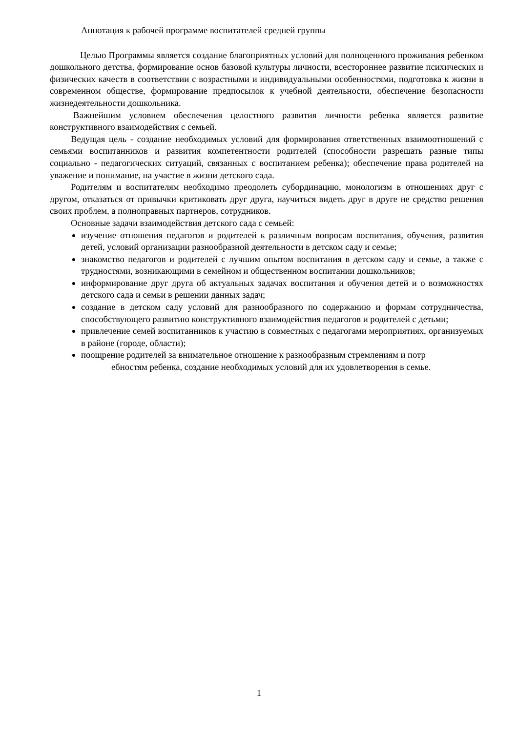Аннотация к рабочей программе воспитателей средней группы
Целью Программы является создание благоприятных условий для полноценного проживания ребенком дошкольного детства, формирование основ базовой культуры личности, всестороннее развитие психических и физических качеств в соответствии с возрастными и индивидуальными особенностями, подготовка к жизни в современном обществе, формирование предпосылок к учебной деятельности, обеспечение безопасности жизнедеятельности дошкольника.
Важнейшим условием обеспечения целостного развития личности ребенка является развитие конструктивного взаимодействия с семьей.
Ведущая цель - создание необходимых условий для формирования ответственных взаимоотношений с семьями воспитанников и развития компетентности родителей (способности разрешать разные типы социально - педагогических ситуаций, связанных с воспитанием ребенка); обеспечение права родителей на уважение и понимание, на участие в жизни детского сада.
Родителям и воспитателям необходимо преодолеть субординацию, монологизм в отношениях друг с другом, отказаться от привычки критиковать друг друга, научиться видеть друг в друге не средство решения своих проблем, а полноправных партнеров, сотрудников.
Основные задачи взаимодействия детского сада с семьей:
изучение отношения педагогов и родителей к различным вопросам воспитания, обучения, развития детей, условий организации разнообразной деятельности в детском саду и семье;
знакомство педагогов и родителей с лучшим опытом воспитания в детском саду и семье, а также с трудностями, возникающими в семейном и общественном воспитании дошкольников;
информирование друг друга об актуальных задачах воспитания и обучения детей и о возможностях детского сада и семьи в решении данных задач;
создание в детском саду условий для разнообразного по содержанию и формам сотрудничества, способствующего развитию конструктивного взаимодействия педагогов и родителей с детьми;
привлечение семей воспитанников к участию в совместных с педагогами мероприятиях, организуемых в районе (городе, области);
поощрение родителей за внимательное отношение к разнообразным стремлениям и потр
ебностям ребенка, создание необходимых условий для их удовлетворения в семье.
1